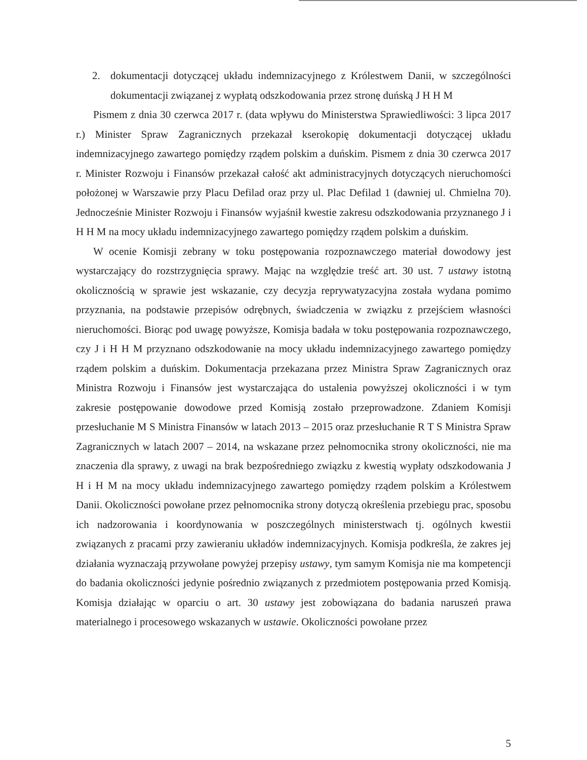2. dokumentacji dotyczącej układu indemnizacyjnego z Królestwem Danii, w szczególności dokumentacji związanej z wypłatą odszkodowania przez stronę duńską J H H M
Pismem z dnia 30 czerwca 2017 r. (data wpływu do Ministerstwa Sprawiedliwości: 3 lipca 2017 r.) Minister Spraw Zagranicznych przekazał kserokopię dokumentacji dotyczącej układu indemnizacyjnego zawartego pomiędzy rządem polskim a duńskim. Pismem z dnia 30 czerwca 2017 r. Minister Rozwoju i Finansów przekazał całość akt administracyjnych dotyczących nieruchomości położonej w Warszawie przy Placu Defilad oraz przy ul. Plac Defilad 1 (dawniej ul. Chmielna 70). Jednocześnie Minister Rozwoju i Finansów wyjaśnił kwestie zakresu odszkodowania przyznanego J i H H M na mocy układu indemnizacyjnego zawartego pomiędzy rządem polskim a duńskim.
W ocenie Komisji zebrany w toku postępowania rozpoznawczego materiał dowodowy jest wystarczający do rozstrzygnięcia sprawy. Mając na względzie treść art. 30 ust. 7 ustawy istotną okolicznością w sprawie jest wskazanie, czy decyzja reprywatyzacyjna została wydana pomimo przyznania, na podstawie przepisów odrębnych, świadczenia w związku z przejściem własności nieruchomości. Biorąc pod uwagę powyższe, Komisja badała w toku postępowania rozpoznawczego, czy J i H H M przyznano odszkodowanie na mocy układu indemnizacyjnego zawartego pomiędzy rządem polskim a duńskim. Dokumentacja przekazana przez Ministra Spraw Zagranicznych oraz Ministra Rozwoju i Finansów jest wystarczająca do ustalenia powyższej okoliczności i w tym zakresie postępowanie dowodowe przed Komisją zostało przeprowadzone. Zdaniem Komisji przesłuchanie M S Ministra Finansów w latach 2013 – 2015 oraz przesłuchanie R T S Ministra Spraw Zagranicznych w latach 2007 – 2014, na wskazane przez pełnomocnika strony okoliczności, nie ma znaczenia dla sprawy, z uwagi na brak bezpośredniego związku z kwestią wypłaty odszkodowania J H i H M na mocy układu indemnizacyjnego zawartego pomiędzy rządem polskim a Królestwem Danii. Okoliczności powołane przez pełnomocnika strony dotyczą określenia przebiegu prac, sposobu ich nadzorowania i koordynowania w poszczególnych ministerstwach tj. ogólnych kwestii związanych z pracami przy zawieraniu układów indemnizacyjnych. Komisja podkreśla, że zakres jej działania wyznaczają przywołane powyżej przepisy ustawy, tym samym Komisja nie ma kompetencji do badania okoliczności jedynie pośrednio związanych z przedmiotem postępowania przed Komisją. Komisja działając w oparciu o art. 30 ustawy jest zobowiązana do badania naruszeń prawa materialnego i procesowego wskazanych w ustawie. Okoliczności powołane przez
5